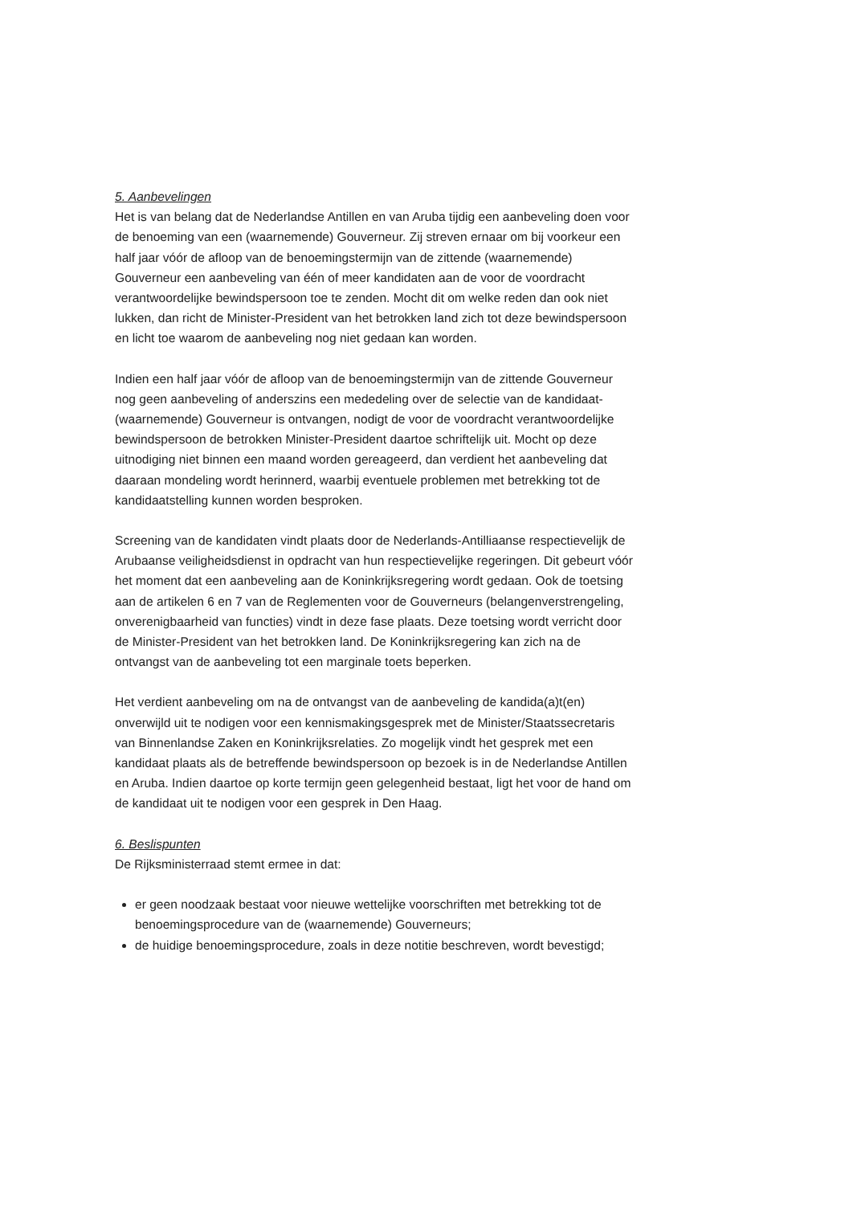5. Aanbevelingen
Het is van belang dat de Nederlandse Antillen en van Aruba tijdig een aanbeveling doen voor de benoeming van een (waarnemende) Gouverneur. Zij streven ernaar om bij voorkeur een half jaar vóór de afloop van de benoemingstermijn van de zittende (waarnemende) Gouverneur een aanbeveling van één of meer kandidaten aan de voor de voordracht verantwoordelijke bewindspersoon toe te zenden. Mocht dit om welke reden dan ook niet lukken, dan richt de Minister-President van het betrokken land zich tot deze bewindspersoon en licht toe waarom de aanbeveling nog niet gedaan kan worden.
Indien een half jaar vóór de afloop van de benoemingstermijn van de zittende Gouverneur nog geen aanbeveling of anderszins een mededeling over de selectie van de kandidaat-(waarnemende) Gouverneur is ontvangen, nodigt de voor de voordracht verantwoordelijke bewindspersoon de betrokken Minister-President daartoe schriftelijk uit. Mocht op deze uitnodiging niet binnen een maand worden gereageerd, dan verdient het aanbeveling dat daaraan mondeling wordt herinnerd, waarbij eventuele problemen met betrekking tot de kandidaatstelling kunnen worden besproken.
Screening van de kandidaten vindt plaats door de Nederlands-Antilliaanse respectievelijk de Arubaanse veiligheidsdienst in opdracht van hun respectievelijke regeringen. Dit gebeurt vóór het moment dat een aanbeveling aan de Koninkrijksregering wordt gedaan. Ook de toetsing aan de artikelen 6 en 7 van de Reglementen voor de Gouverneurs (belangenverstrengeling, onverenigbaarheid van functies) vindt in deze fase plaats. Deze toetsing wordt verricht door de Minister-President van het betrokken land. De Koninkrijksregering kan zich na de ontvangst van de aanbeveling tot een marginale toets beperken.
Het verdient aanbeveling om na de ontvangst van de aanbeveling de kandida(a)t(en) onverwijld uit te nodigen voor een kennismakingsgesprek met de Minister/Staatssecretaris van Binnenlandse Zaken en Koninkrijksrelaties. Zo mogelijk vindt het gesprek met een kandidaat plaats als de betreffende bewindspersoon op bezoek is in de Nederlandse Antillen en Aruba. Indien daartoe op korte termijn geen gelegenheid bestaat, ligt het voor de hand om de kandidaat uit te nodigen voor een gesprek in Den Haag.
6. Beslispunten
De Rijksministerraad stemt ermee in dat:
er geen noodzaak bestaat voor nieuwe wettelijke voorschriften met betrekking tot de benoemingsprocedure van de (waarnemende) Gouverneurs;
de huidige benoemingsprocedure, zoals in deze notitie beschreven, wordt bevestigd;